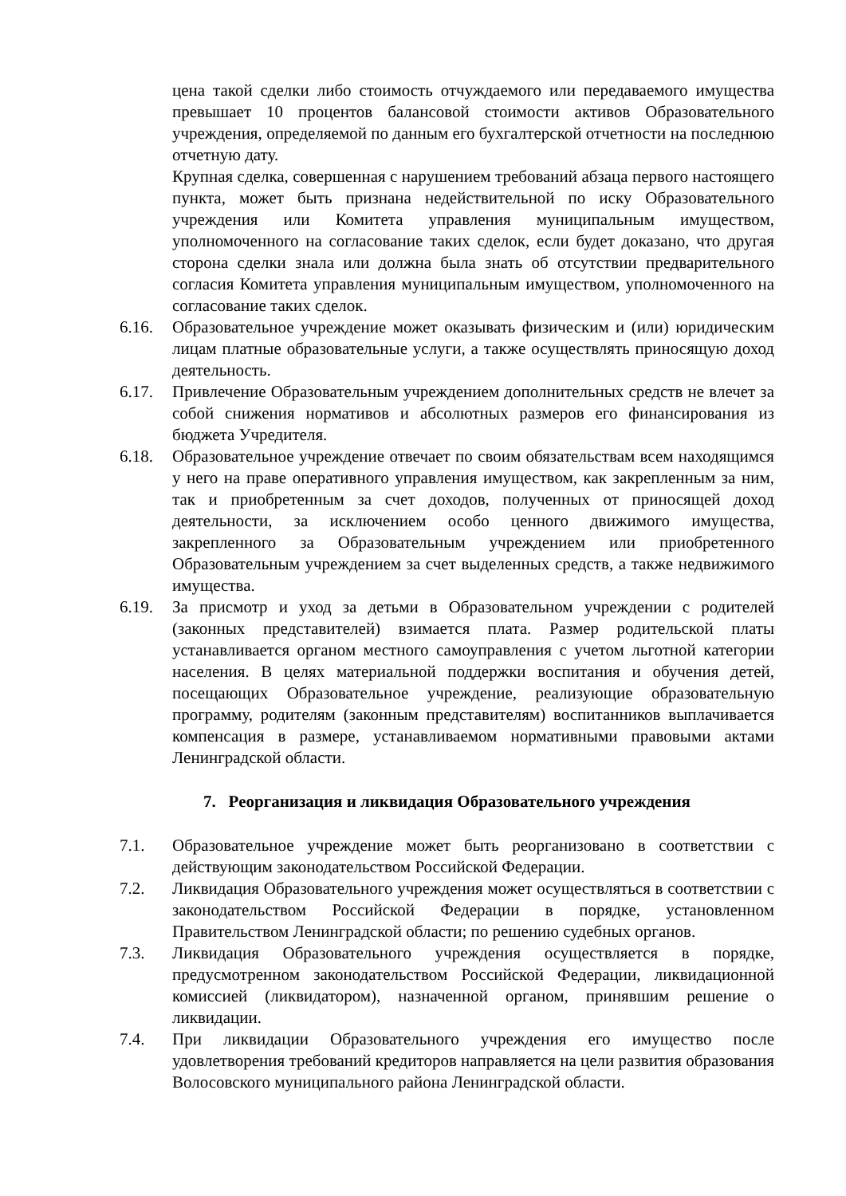цена такой сделки либо стоимость отчуждаемого или передаваемого имущества превышает 10 процентов балансовой стоимости активов Образовательного учреждения, определяемой по данным его бухгалтерской отчетности на последнюю отчетную дату.
Крупная сделка, совершенная с нарушением требований абзаца первого настоящего пункта, может быть признана недействительной по иску Образовательного учреждения или Комитета управления муниципальным имуществом, уполномоченного на согласование таких сделок, если будет доказано, что другая сторона сделки знала или должна была знать об отсутствии предварительного согласия Комитета управления муниципальным имуществом, уполномоченного на согласование таких сделок.
6.16. Образовательное учреждение может оказывать физическим и (или) юридическим лицам платные образовательные услуги, а также осуществлять приносящую доход деятельность.
6.17. Привлечение Образовательным учреждением дополнительных средств не влечет за собой снижения нормативов и абсолютных размеров его финансирования из бюджета Учредителя.
6.18. Образовательное учреждение отвечает по своим обязательствам всем находящимся у него на праве оперативного управления имуществом, как закрепленным за ним, так и приобретенным за счет доходов, полученных от приносящей доход деятельности, за исключением особо ценного движимого имущества, закрепленного за Образовательным учреждением или приобретенного Образовательным учреждением за счет выделенных средств, а также недвижимого имущества.
6.19. За присмотр и уход за детьми в Образовательном учреждении с родителей (законных представителей) взимается плата. Размер родительской платы устанавливается органом местного самоуправления с учетом льготной категории населения. В целях материальной поддержки воспитания и обучения детей, посещающих Образовательное учреждение, реализующие образовательную программу, родителям (законным представителям) воспитанников выплачивается компенсация в размере, устанавливаемом нормативными правовыми актами Ленинградской области.
7. Реорганизация и ликвидация Образовательного учреждения
7.1. Образовательное учреждение может быть реорганизовано в соответствии с действующим законодательством Российской Федерации.
7.2. Ликвидация Образовательного учреждения может осуществляться в соответствии с законодательством Российской Федерации в порядке, установленном Правительством Ленинградской области; по решению судебных органов.
7.3. Ликвидация Образовательного учреждения осуществляется в порядке, предусмотренном законодательством Российской Федерации, ликвидационной комиссией (ликвидатором), назначенной органом, принявшим решение о ликвидации.
7.4. При ликвидации Образовательного учреждения его имущество после удовлетворения требований кредиторов направляется на цели развития образования Волосовского муниципального района Ленинградской области.